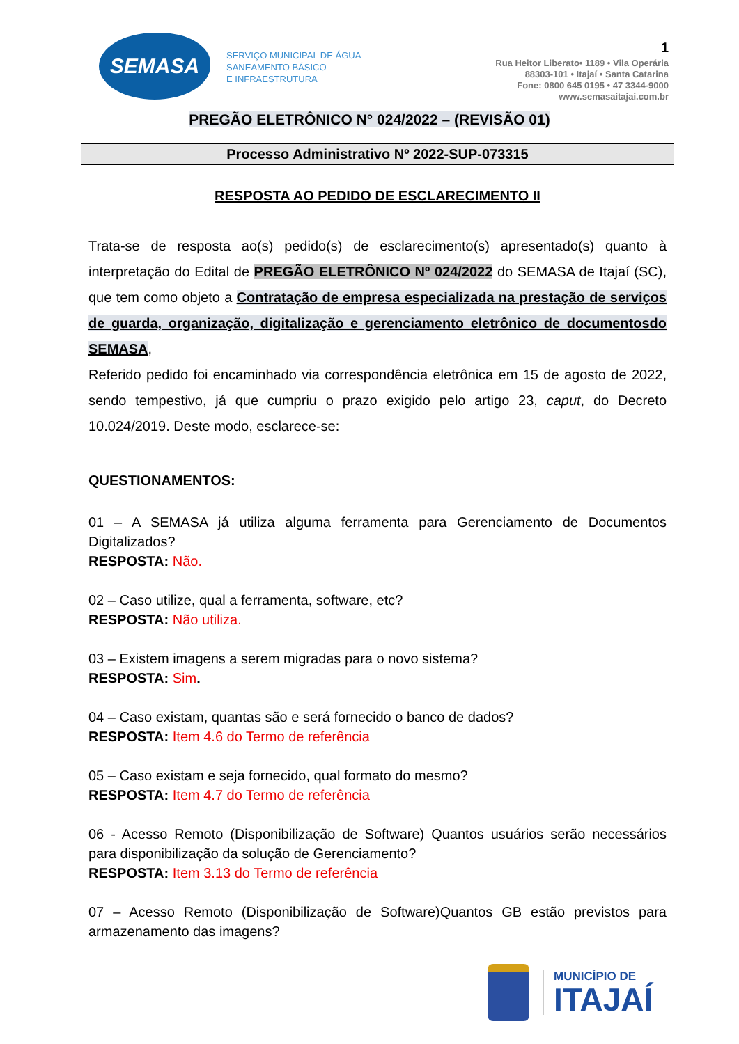SEMASA
SERVIÇO MUNICIPAL DE ÁGUA
SANEAMENTO BÁSICO
E INFRAESTRUTURA
1
Rua Heitor Liberato• 1189 • Vila Operária
88303-101 • Itajaí • Santa Catarina
Fone: 0800 645 0195 • 47 3344-9000
www.semasaitajai.com.br
PREGÃO ELETRÔNICO N° 024/2022 – (REVISÃO 01)
Processo Administrativo Nº 2022-SUP-073315
RESPOSTA AO PEDIDO DE ESCLARECIMENTO II
Trata-se de resposta ao(s) pedido(s) de esclarecimento(s) apresentado(s) quanto à interpretação do Edital de PREGÃO ELETRÔNICO Nº 024/2022 do SEMASA de Itajaí (SC), que tem como objeto a Contratação de empresa especializada na prestação de serviços de guarda, organização, digitalização e gerenciamento eletrônico de documentosdo SEMASA,
Referido pedido foi encaminhado via correspondência eletrônica em 15 de agosto de 2022, sendo tempestivo, já que cumpriu o prazo exigido pelo artigo 23, caput, do Decreto 10.024/2019. Deste modo, esclarece-se:
QUESTIONAMENTOS:
01 – A SEMASA já utiliza alguma ferramenta para Gerenciamento de Documentos Digitalizados?
RESPOSTA: Não.
02 – Caso utilize, qual a ferramenta, software, etc?
RESPOSTA: Não utiliza.
03 – Existem imagens a serem migradas para o novo sistema?
RESPOSTA: Sim.
04 – Caso existam, quantas são e será fornecido o banco de dados?
RESPOSTA: Item 4.6 do Termo de referência
05 – Caso existam e seja fornecido, qual formato do mesmo?
RESPOSTA: Item 4.7 do Termo de referência
06 - Acesso Remoto (Disponibilização de Software) Quantos usuários serão necessários para disponibilização da solução de Gerenciamento?
RESPOSTA: Item 3.13 do Termo de referência
07 – Acesso Remoto (Disponibilização de Software)Quantos GB estão previstos para armazenamento das imagens?
MUNICÍPIO DE
ITAJAÍ